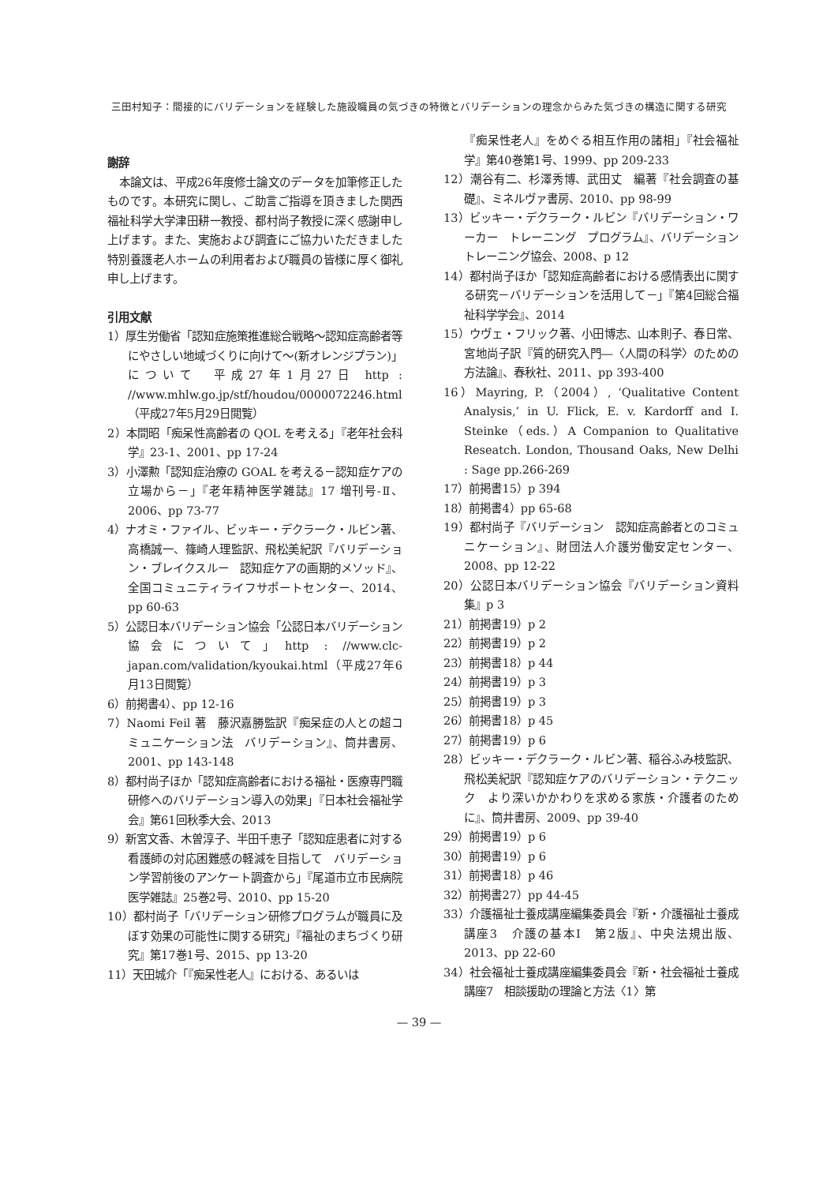三田村知子：間接的にバリデーションを経験した施設職員の気づきの特徴とバリデーションの理念からみた気づきの構造に関する研究
謝辞
本論文は、平成26年度修士論文のデータを加筆修正したものです。本研究に関し、ご助言ご指導を頂きました関西福祉科学大学津田耕一教授、都村尚子教授に深く感謝申し上げます。また、実施および調査にご協力いただきました特別養護老人ホームの利用者および職員の皆様に厚く御礼申し上げます。
引用文献
1）厚生労働省「認知症施策推進総合戦略～認知症高齢者等にやさしい地域づくりに向けて～(新オレンジプラン)」について　平成27年1月27日 http : //www.mhlw.go.jp/stf/houdou/0000072246.html（平成27年5月29日閲覧）
2）本間昭「痴呆性高齢者の QOL を考える」『老年社会科学』23-1、2001、pp 17-24
3）小澤勲「認知症治療の GOAL を考える－認知症ケアの立場から－」『老年精神医学雑誌』17 増刊号-Ⅱ、2006、pp 73-77
4）ナオミ・ファイル、ビッキー・デクラーク・ルビン著、高橋誠一、篠崎人理監訳、飛松美紀訳『バリデーション・ブレイクスルー　認知症ケアの画期的メソッド』、全国コミュニティライフサポートセンター、2014、pp 60-63
5）公認日本バリデーション協会「公認日本バリデーション協会について」http : //www.clc-japan.com/validation/kyoukai.html（平成27年6月13日閲覧）
6）前掲書4）、pp 12-16
7）Naomi Feil 著　藤沢嘉勝監訳『痴呆症の人との超コミュニケーション法　バリデーション』、筒井書房、2001、pp 143-148
8）都村尚子ほか「認知症高齢者における福祉・医療専門職研修へのバリデーション導入の効果」『日本社会福祉学会』第61回秋季大会、2013
9）新宮文香、木曽淳子、半田千恵子「認知症患者に対する看護師の対応困難感の軽減を目指して　バリデーション学習前後のアンケート調査から」『尾道市立市民病院医学雑誌』25巻2号、2010、pp 15-20
10）都村尚子「バリデーション研修プログラムが職員に及ぼす効果の可能性に関する研究」『福祉のまちづくり研究』第17巻1号、2015、pp 13-20
11）天田城介「『痴呆性老人』における、あるいは
『痴呆性老人』をめぐる相互作用の諸相」『社会福祉学』第40巻第1号、1999、pp 209-233
12）潮谷有二、杉澤秀博、武田丈　編著『社会調査の基礎』、ミネルヴァ書房、2010、pp 98-99
13）ビッキー・デクラーク・ルビン『バリデーション・ワーカー　トレーニング　プログラム』、バリデーショントレーニング協会、2008、p 12
14）都村尚子ほか「認知症高齢者における感情表出に関する研究－バリデーションを活用して－」『第4回総合福祉科学学会』、2014
15）ウヴェ・フリック著、小田博志、山本則子、春日常、宮地尚子訳『質的研究入門―〈人間の科学〉のための方法論』、春秋社、2011、pp 393-400
16）Mayring, P.（2004）, ‘Qualitative Content Analysis,’ in U. Flick, E. v. Kardorff and I. Steinke（eds.）A Companion to Qualitative Reseatch. London, Thousand Oaks, New Delhi : Sage pp.266-269
17）前掲書15）p 394
18）前掲書4）pp 65-68
19）都村尚子『バリデーション　認知症高齢者とのコミュニケーション』、財団法人介護労働安定センター、2008、pp 12-22
20）公認日本バリデーション協会『バリデーション資料集』p 3
21）前掲書19）p 2
22）前掲書19）p 2
23）前掲書18）p 44
24）前掲書19）p 3
25）前掲書19）p 3
26）前掲書18）p 45
27）前掲書19）p 6
28）ビッキー・デクラーク・ルビン著、稲谷ふみ枝監訳、飛松美紀訳『認知症ケアのバリデーション・テクニック　より深いかかわりを求める家族・介護者のために』、筒井書房、2009、pp 39-40
29）前掲書19）p 6
30）前掲書19）p 6
31）前掲書18）p 46
32）前掲書27）pp 44-45
33）介護福祉士養成講座編集委員会『新・介護福祉士養成講座3　介護の基本Ⅰ　第2版』、中央法規出版、2013、pp 22-60
34）社会福祉士養成講座編集委員会『新・社会福祉士養成講座7　相談援助の理論と方法〈1〉第
— 39 —